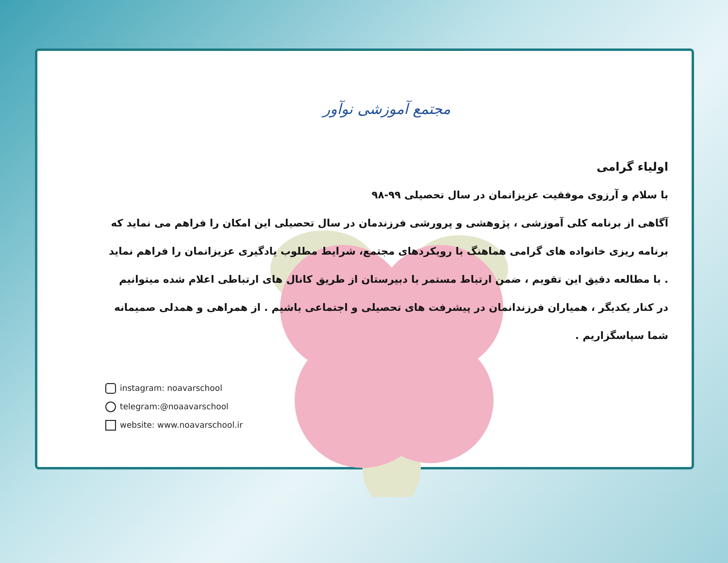مجتمع آموزشی نوآور
اولیاء گرامی
با سلام و آرزوی موفقیت عزیزانمان در سال تحصیلی ۹۹-۹۸
آگاهی از برنامه کلی آموزشی ، پژوهشی و پرورشی فرزندمان در سال تحصیلی این امکان را فراهم می نماید که برنامه ریزی خانواده های گرامی هماهنگ با رویکردهای مجتمع، شرایط مطلوب یادگیری عزیزانمان را فراهم نماید . با مطالعه دقیق این تقویم ، ضمن ارتباط مستمر با دبیرستان از طریق کانال های ارتباطی اعلام شده میتوانیم در کنار یکدیگر ، همیاران فرزندانمان در پیشرفت های تحصیلی و اجتماعی باشیم . از همراهی و همدلی صمیمانه شما سپاسگزاریم .
instagram: noavarschool
telegram:@noaavarschool
website: www.noavarschool.ir